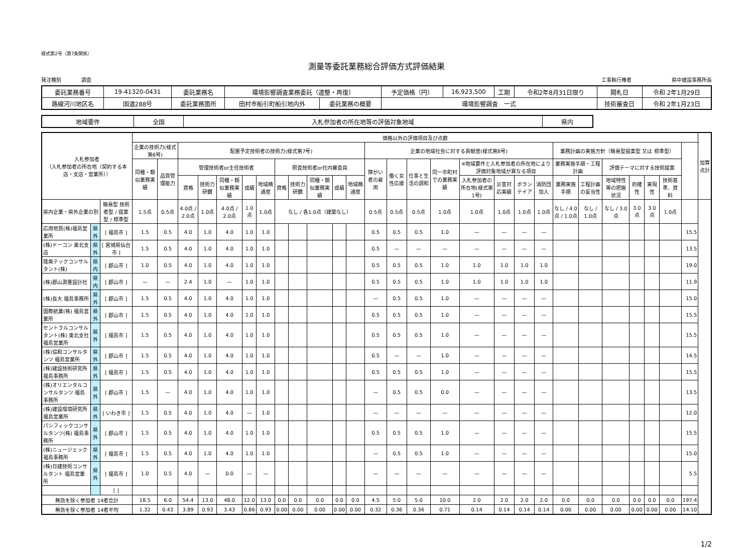様式第2号（第7条関係）
測量等委託業務総合評価方式評価結果
発注種別　　　　調査 工事執行権者　　　　　　　　県中建設事務所長
| 委託業務番号 | 19-41320-0431 | 委託業務名 | 環境影響調査業務委託（道整・再復） | | | 予定価格（円） | 16,923,500 | 工期 | 令和2年8月31日限り | 開札日 | 令和 2年1月29日 |
| 路線河川地区名 | 国道288号 | 委託業務箇所 | 田村市船引町船引地内外 | 委託業務の概要 | 環境影響調査 一式 | | | | | 技術審査日 | 令和 2年1月23日 |
| 地域要件 | 全国 | 入札参加者の所在地等の評価対象地域 | 県内 |
| 入札参加者 （入札参加者の所在地（契約する本店・支店・営業所）） | | | 価格以外の評価項目及び点数 | | | | | | | | | | | | | | | | | | | | | | | | | | | 加算点計 |
| --- | --- | --- | --- | --- | --- | --- | --- | --- | --- | --- | --- | --- | --- | --- | --- | --- | --- | --- | --- | --- | --- | --- | --- | --- | --- | --- | --- | --- | --- | --- |
| | | | 企業の技術力(様式第6号) | | 配置予定技術者の技術力(様式第7号) | | | | | | | | | | 企業の地域社会に対する貢献度(様式第8号) | | | | | | | | 業務計画の実施方針〔簡易型提案型 又は 標準型〕 | | | | | | | |
| | | | 同種・類似業務実績 | 品質管理能力 | 管理技術者or主任技術者 | | | | | 照査技術者or社内審査員 | | | | | 障がい者の雇用 | 働く女性応援 | 仕事と生活の調和 | 同一市町村での業務実績 | ※地域要件と入札参加者の所在地により評価対象地域が異なる項目 | | | | 業務実施手順・工程計画 | | 評価テーマに対する技術提案 | | | | | |
| | | | | | 資格 | 技術力研鑽 | 同種・類似業務実績 | 成績 | 地域精通度 | 資格 | 技術力研鑽 | 同種・類似業務実績 | 成績 | 地域精通度 | | | | | 入札参加者の所在地(様式第1号) | 災害対応実績 | ボランテイア | 消防団加入 | 業務実施手順 | 工程計画の妥当性 | 地域特性等の把握状況 | 的確性 | 実現性 | 技術基準、資料 | | |
| 県内企業・県外企業の別 | | 簡易型 技術者型 / 提案型 / 標準型 | 1.5点 | 0.5点 | 4.0点 / 2.0点 | 1.0点 | 4.0点 / 2.0点 | 1.0点 | 1.0点 | なし / 各1.0点（建築なし） | | | | | 0.5点 | 0.5点 | 0.5点 | 1.0点 | 1.0点 | 1.0点 | 1.0点 | 1.0点 | なし / 4.0点 / 1.0点 | なし / 1.0点 | なし / 3.0点 | 3.0点 | 3.0点 | 1.0点 | | |
| 応用地質(株)福島営業所 | 県外 | [ 福島市 ] | 1.5 | 0.5 | 4.0 | 1.0 | 4.0 | 1.0 | 1.0 | | | | | | 0.5 | 0.5 | 0.5 | 1.0 | — | — | — | — | | | | | | | 15.5 | |
| (株)ドーコン 東北支店 | 県外 | [ 宮城県仙台市 ] | 1.5 | 0.5 | 4.0 | 1.0 | 4.0 | 1.0 | 1.0 | | | | | | 0.5 | — | — | — | — | — | — | — | | | | | | | 13.5 | |
| 陸奥テックコンサルタント(株) | 県内 | [ 郡山市 ] | 1.0 | 0.5 | 4.0 | 1.0 | 4.0 | 1.0 | 1.0 | | | | | | 0.5 | 0.5 | 0.5 | 1.0 | 1.0 | 1.0 | 1.0 | 1.0 | | | | | | | 19.0 | |
| (株)郡山測量設計社 | 県内 | [ 郡山市 ] | — | — | 2.4 | 1.0 | — | 1.0 | 1.0 | | | | | | 0.5 | 0.5 | 0.5 | 1.0 | 1.0 | 1.0 | 1.0 | 1.0 | | | | | | | 11.9 | |
| (株)長大 福島事務所 | 県外 | [ 郡山市 ] | 1.5 | 0.5 | 4.0 | 1.0 | 4.0 | 1.0 | 1.0 | | | | | | — | 0.5 | 0.5 | 1.0 | — | — | — | — | | | | | | | 15.0 | |
| 国際航業(株) 福島営業所 | 県外 | [ 郡山市 ] | 1.5 | 0.5 | 4.0 | 1.0 | 4.0 | 1.0 | 1.0 | | | | | | 0.5 | 0.5 | 0.5 | 1.0 | — | — | — | — | | | | | | | 15.5 | |
| セントラルコンサルタント(株) 東北支社 福島営業所 | 県外 | [ 福島市 ] | 1.5 | 0.5 | 4.0 | 1.0 | 4.0 | 1.0 | 1.0 | | | | | | 0.5 | 0.5 | 0.5 | 1.0 | — | — | — | — | | | | | | | 15.5 | |
| (株)協和コンサルタンツ 福島営業所 | 県外 | [ 郡山市 ] | 1.5 | 0.5 | 4.0 | 1.0 | 4.0 | 1.0 | 1.0 | | | | | | 0.5 | — | — | 1.0 | — | — | — | — | | | | | | | 14.5 | |
| (株)建設技術研究所 福島事務所 | 県外 | [ 福島市 ] | 1.5 | 0.5 | 4.0 | 1.0 | 4.0 | 1.0 | 1.0 | | | | | | 0.5 | 0.5 | 0.5 | 1.0 | — | — | — | — | | | | | | | 15.5 | |
| (株)オリエンタルコンサルタンツ 福島事務所 | 県外 | [ 郡山市 ] | 1.5 | — | 4.0 | 1.0 | 4.0 | 1.0 | 1.0 | | | | | | — | 0.5 | 0.5 | 0.0 | — | — | — | — | | | | | | | 13.5 | |
| (株)建設環境研究所 福島営業所 | 県外 | [ いわき市 ] | 1.5 | 0.5 | 4.0 | 1.0 | 4.0 | — | 1.0 | | | | | | — | — | — | — | — | — | — | — | | | | | | | 12.0 | |
| パシフィックコンサルタンツ(株) 福島事務所 | 県外 | [ 郡山市 ] | 1.5 | 0.5 | 4.0 | 1.0 | 4.0 | 1.0 | 1.0 | | | | | | 0.5 | 0.5 | 0.5 | 1.0 | — | — | — | — | | | | | | | 15.5 | |
| (株)ニュージェック 福島事務所 | 県外 | [ 福島市 ] | 1.5 | 0.5 | 4.0 | 1.0 | 4.0 | 1.0 | 1.0 | | | | | | — | 0.5 | 0.5 | 1.0 | — | — | — | — | | | | | | | 15.0 | |
| (株)日建技術コンサルタント 福島営業所 | 県外 | [ 福島市 ] | 1.0 | 0.5 | 4.0 | — | 0.0 | — | — | | | | | | — | — | — | — | — | — | — | — | | | | | | | 5.5 | |
| | | [ ] | | | | | | | | | | | | | | | | | | | | | | | | | | | | |
| 無効を除く参加者 14者合計 | | | 18.5 | 6.0 | 54.4 | 13.0 | 48.0 | 12.0 | 13.0 | 0.0 | 0.0 | 0.0 | 0.0 | 0.0 | 4.5 | 5.0 | 5.0 | 10.0 | 2.0 | 2.0 | 2.0 | 2.0 | 0.0 | 0.0 | 0.0 | 0.0 | 0.0 | 0.0 | 197.4 | |
| 無効を除く参加者 14者平均 | | | 1.32 | 0.43 | 3.89 | 0.93 | 3.43 | 0.86 | 0.93 | 0.00 | 0.00 | 0.00 | 0.00 | 0.00 | 0.32 | 0.36 | 0.36 | 0.71 | 0.14 | 0.14 | 0.14 | 0.14 | 0.00 | 0.00 | 0.00 | 0.00 | 0.00 | 0.00 | 14.10 | |
1/2